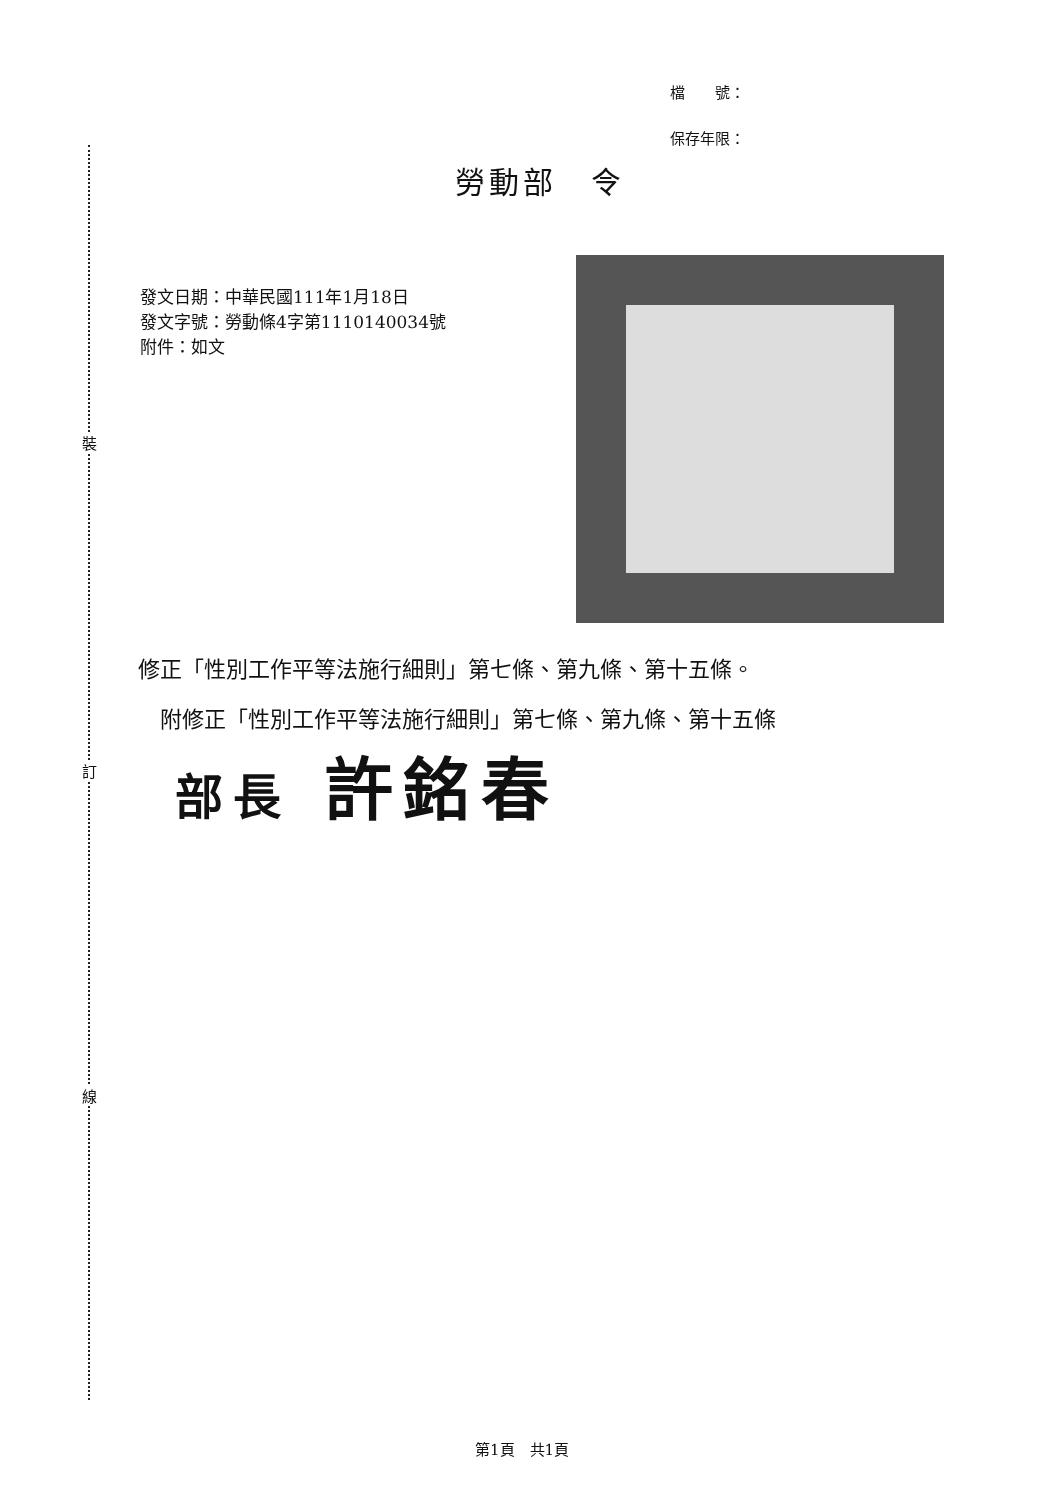裝
訂
線
檔　　號：
保存年限：
勞動部　令
發文日期：中華民國111年1月18日
發文字號：勞動條4字第1110140034號
附件：如文
修正「性別工作平等法施行細則」第七條、第九條、第十五條。
　附修正「性別工作平等法施行細則」第七條、第九條、第十五條
部長 許銘春
第1頁　共1頁